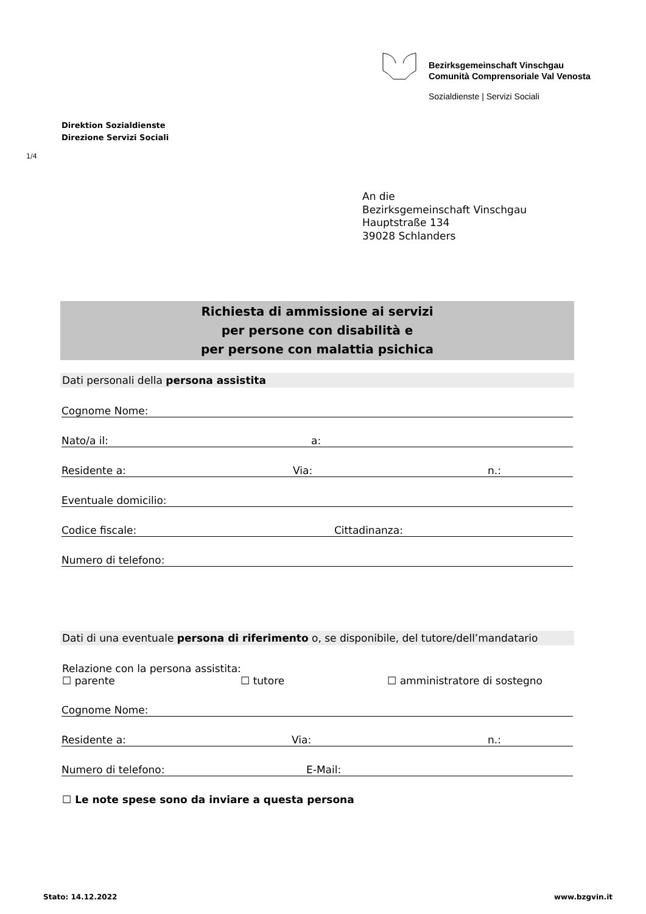Bezirksgemeinschaft Vinschgau
Comunità Comprensoriale Val Venosta
Sozialdienste | Servizi Sociali
Direktion Sozialdienste
Direzione Servizi Sociali
1/4
An die
Bezirksgemeinschaft Vinschgau
Hauptstraße 134
39028 Schlanders
Richiesta di ammissione ai servizi
per persone con disabilità e
per persone con malattia psichica
Dati personali della persona assistita
Cognome Nome:
Nato/a il: a:
Residente a: Via: n.:
Eventuale domicilio:
Codice fiscale: Cittadinanza:
Numero di telefono:
Dati di una eventuale persona di riferimento o, se disponibile, del tutore/dell’mandatario
Relazione con la persona assistita:
☐ parente ☐ tutore ☐ amministratore di sostegno
Cognome Nome:
Residente a: Via: n.:
Numero di telefono: E-Mail:
☐ Le note spese sono da inviare a questa persona
Stato: 14.12.2022 www.bzgvin.it